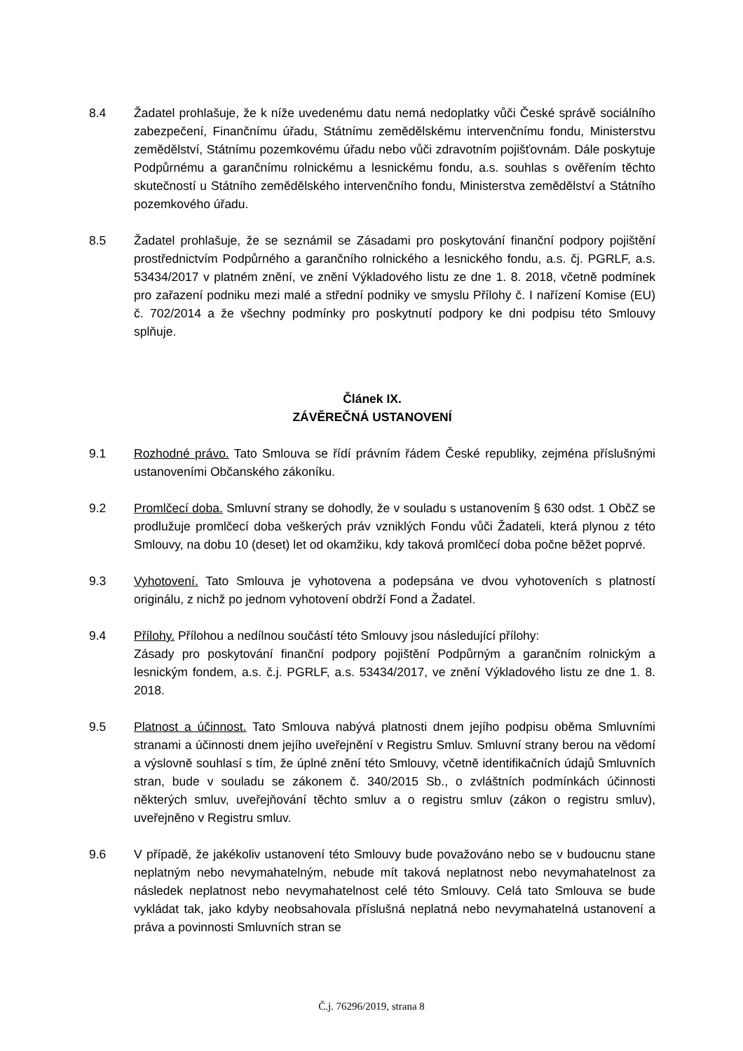8.4 Žadatel prohlašuje, že k níže uvedenému datu nemá nedoplatky vůči České správě sociálního zabezpečení, Finančnímu úřadu, Státnímu zemědělskému intervenčnímu fondu, Ministerstvu zemědělství, Státnímu pozemkovému úřadu nebo vůči zdravotním pojišťovnám. Dále poskytuje Podpůrnému a garančnímu rolnickému a lesnickému fondu, a.s. souhlas s ověřením těchto skutečností u Státního zemědělského intervenčního fondu, Ministerstva zemědělství a Státního pozemkového úřadu.
8.5 Žadatel prohlašuje, že se seznámil se Zásadami pro poskytování finanční podpory pojištění prostřednictvím Podpůrného a garančního rolnického a lesnického fondu, a.s. čj. PGRLF, a.s. 53434/2017 v platném znění, ve znění Výkladového listu ze dne 1. 8. 2018, včetně podmínek pro zařazení podniku mezi malé a střední podniky ve smyslu Přílohy č. I nařízení Komise (EU) č. 702/2014 a že všechny podmínky pro poskytnutí podpory ke dni podpisu této Smlouvy splňuje.
Článek IX.
ZÁVĚREČNÁ USTANOVENÍ
9.1 Rozhodné právo. Tato Smlouva se řídí právním řádem České republiky, zejména příslušnými ustanoveními Občanského zákoníku.
9.2 Promlčecí doba. Smluvní strany se dohodly, že v souladu s ustanovením § 630 odst. 1 ObčZ se prodlužuje promlčecí doba veškerých práv vzniklých Fondu vůči Žadateli, která plynou z této Smlouvy, na dobu 10 (deset) let od okamžiku, kdy taková promlčecí doba počne běžet poprvé.
9.3 Vyhotovení. Tato Smlouva je vyhotovena a podepsána ve dvou vyhotoveních s platností originálu, z nichž po jednom vyhotovení obdrží Fond a Žadatel.
9.4 Přílohy. Přílohou a nedílnou součástí této Smlouvy jsou následující přílohy:
Zásady pro poskytování finanční podpory pojištění Podpůrným a garančním rolnickým a lesnickým fondem, a.s. č.j. PGRLF, a.s. 53434/2017, ve znění Výkladového listu ze dne 1. 8. 2018.
9.5 Platnost a účinnost. Tato Smlouva nabývá platnosti dnem jejího podpisu oběma Smluvními stranami a účinnosti dnem jejího uveřejnění v Registru Smluv. Smluvní strany berou na vědomí a výslovně souhlasí s tím, že úplné znění této Smlouvy, včetně identifikačních údajů Smluvních stran, bude v souladu se zákonem č. 340/2015 Sb., o zvláštních podmínkách účinnosti některých smluv, uveřejňování těchto smluv a o registru smluv (zákon o registru smluv), uveřejněno v Registru smluv.
9.6 V případě, že jakékoliv ustanovení této Smlouvy bude považováno nebo se v budoucnu stane neplatným nebo nevymahatelným, nebude mít taková neplatnost nebo nevymahatelnost za následek neplatnost nebo nevymahatelnost celé této Smlouvy. Celá tato Smlouva se bude vykládat tak, jako kdyby neobsahovala příslušná neplatná nebo nevymahatelná ustanovení a práva a povinnosti Smluvních stran se
Č.j. 76296/2019, strana 8